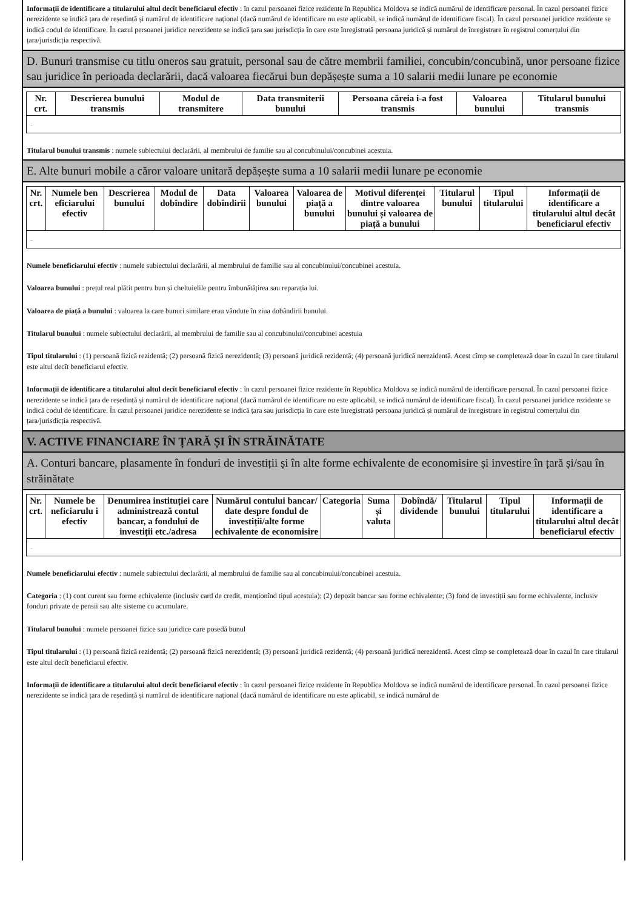Informații de identificare a titularului altul decît beneficiarul efectiv : în cazul persoanei fizice rezidente în Republica Moldova se indică numărul de identificare personal. În cazul persoanei fizice nerezidente se indică țara de reședință și numărul de identificare național (dacă numărul de identificare nu este aplicabil, se indică numărul de identificare fiscal). În cazul persoanei juridice rezidente se indică codul de identificare. În cazul persoanei juridice nerezidente se indică țara sau jurisdicția în care este înregistrată persoana juridică și numărul de înregistrare în registrul comerțului din țara/jurisdicția respectivă.
D. Bunuri transmise cu titlu oneros sau gratuit, personal sau de către membrii familiei, concubin/concubină, unor persoane fizice sau juridice în perioada declarării, dacă valoarea fiecărui bun depășește suma a 10 salarii medii lunare pe economie
| Nr. crt. | Descrierea bunului transmis | Modul de transmitere | Data transmiterii bunului | Persoana căreia i-a fost transmis | Valoarea bunului | Titularul bunului transmis |
| --- | --- | --- | --- | --- | --- | --- |
| - | | | | | | |
Titularul bunului transmis : numele subiectului declarării, al membrului de familie sau al concubinului/concubinei acestuia.
E. Alte bunuri mobile a căror valoare unitară depășește suma a 10 salarii medii lunare pe economie
| Nr. crt. | Numele ben eficiarului efectiv | Descrierea bunului | Modul de dobîndire | Data dobîndirii | Valoarea bunului | Valoarea de piață a bunului | Motivul diferenței dintre valoarea bunului și valoarea de piață a bunului | Titularul bunului | Tipul titularului | Informații de identificare a titularului altul decât beneficiarul efectiv |
| --- | --- | --- | --- | --- | --- | --- | --- | --- | --- | --- |
| - | | | | | | | | | | |
Numele beneficiarului efectiv : numele subiectului declarării, al membrului de familie sau al concubinului/concubinei acestuia.
Valoarea bunului : prețul real plătit pentru bun și cheltuielile pentru îmbunătățirea sau reparația lui.
Valoarea de piață a bunului : valoarea la care bunuri similare erau vândute în ziua dobândirii bunului.
Titularul bunului : numele subiectului declarării, al membrului de familie sau al concubinului/concubinei acestuia
Tipul titularului : (1) persoană fizică rezidentă; (2) persoană fizică nerezidentă; (3) persoană juridică rezidentă; (4) persoană juridică nerezidentă. Acest cîmp se completează doar în cazul în care titularul este altul decît beneficiarul efectiv.
Informații de identificare a titularului altul decît beneficiarul efectiv : în cazul persoanei fizice rezidente în Republica Moldova se indică numărul de identificare personal. În cazul persoanei fizice nerezidente se indică țara de reședință și numărul de identificare național (dacă numărul de identificare nu este aplicabil, se indică numărul de identificare fiscal). În cazul persoanei juridice rezidente se indică codul de identificare. În cazul persoanei juridice nerezidente se indică țara sau jurisdicția în care este înregistrată persoana juridică și numărul de înregistrare în registrul comerțului din țara/jurisdicția respectivă.
V. ACTIVE FINANCIARE ÎN ȚARĂ ȘI ÎN STRĂINĂTATE
A. Conturi bancare, plasamente în fonduri de investiții și în alte forme echivalente de economisire și investire în țară și/sau în străinătate
| Nr. crt. | Numele be neficiarulu i efectiv | Denumirea instituției care administrează contul bancar, a fondului de investiții etc./adresa | Numărul contului bancar/ date despre fondul de investiții/alte forme echivalente de economisire | Categoria | Suma și valuta | Dobîndă/ dividende | Titularul bunului | Tipul titularului | Informații de identificare a titularului altul decât beneficiarul efectiv |
| --- | --- | --- | --- | --- | --- | --- | --- | --- | --- |
| - | | | | | | | | | |
Numele beneficiarului efectiv : numele subiectului declarării, al membrului de familie sau al concubinului/concubinei acestuia.
Categoria : (1) cont curent sau forme echivalente (inclusiv card de credit, menționînd tipul acestuia); (2) depozit bancar sau forme echivalente; (3) fond de investiții sau forme echivalente, inclusiv fonduri private de pensii sau alte sisteme cu acumulare.
Titularul bunului : numele persoanei fizice sau juridice care posedă bunul
Tipul titularului : (1) persoană fizică rezidentă; (2) persoană fizică nerezidentă; (3) persoană juridică rezidentă; (4) persoană juridică nerezidentă. Acest cîmp se completează doar în cazul în care titularul este altul decît beneficiarul efectiv.
Informații de identificare a titularului altul decît beneficiarul efectiv : în cazul persoanei fizice rezidente în Republica Moldova se indică numărul de identificare personal. În cazul persoanei fizice nerezidente se indică țara de reședință și numărul de identificare național (dacă numărul de identificare nu este aplicabil, se indică numărul de